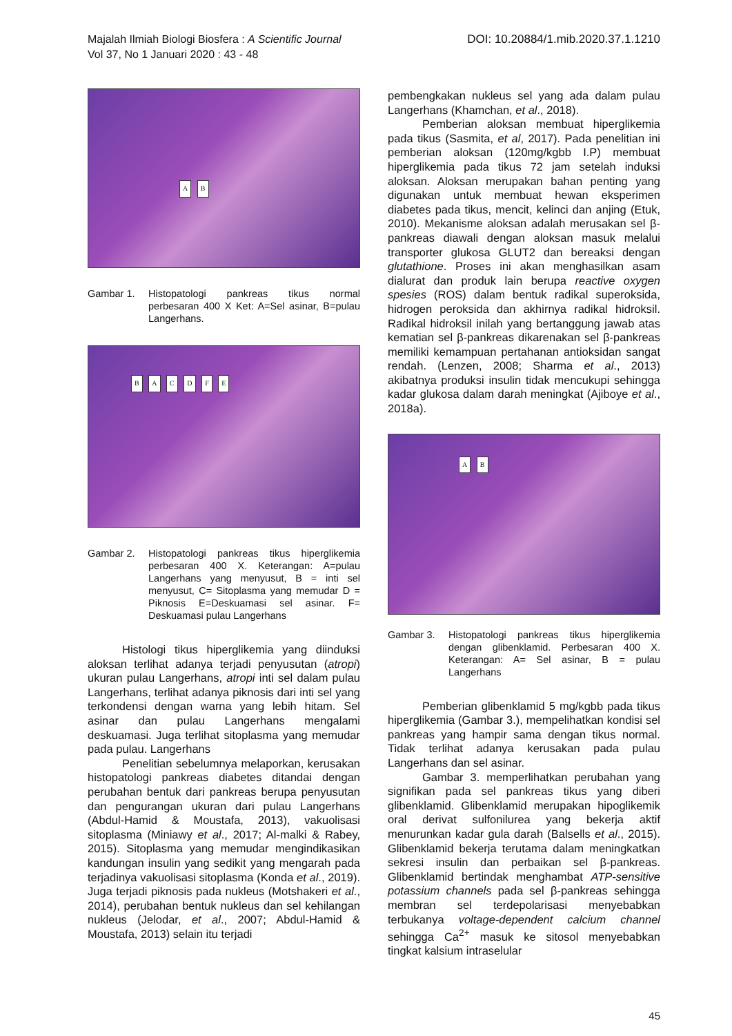Majalah Ilmiah Biologi Biosfera : A Scientific Journal
Vol 37, No 1 Januari 2020 : 43 - 48
DOI: 10.20884/1.mib.2020.37.1.1210
A B
Gambar 1. Histopatologi pankreas tikus normal perbesaran 400 X Ket: A=Sel asinar, B=pulau Langerhans.
B A C D F E
Gambar 2. Histopatologi pankreas tikus hiperglikemia perbesaran 400 X. Keterangan: A=pulau Langerhans yang menyusut, B = inti sel menyusut, C= Sitoplasma yang memudar D = Piknosis E=Deskuamasi sel asinar. F= Deskuamasi pulau Langerhans
Histologi tikus hiperglikemia yang diinduksi aloksan terlihat adanya terjadi penyusutan (atropi) ukuran pulau Langerhans, atropi inti sel dalam pulau Langerhans, terlihat adanya piknosis dari inti sel yang terkondensi dengan warna yang lebih hitam. Sel asinar dan pulau Langerhans mengalami deskuamasi. Juga terlihat sitoplasma yang memudar pada pulau. Langerhans
Penelitian sebelumnya melaporkan, kerusakan histopatologi pankreas diabetes ditandai dengan perubahan bentuk dari pankreas berupa penyusutan dan pengurangan ukuran dari pulau Langerhans (Abdul-Hamid & Moustafa, 2013), vakuolisasi sitoplasma (Miniawy et al., 2017; Al-malki & Rabey, 2015). Sitoplasma yang memudar mengindikasikan kandungan insulin yang sedikit yang mengarah pada terjadinya vakuolisasi sitoplasma (Konda et al., 2019). Juga terjadi piknosis pada nukleus (Motshakeri et al., 2014), perubahan bentuk nukleus dan sel kehilangan nukleus (Jelodar, et al., 2007; Abdul-Hamid & Moustafa, 2013) selain itu terjadi
pembengkakan nukleus sel yang ada dalam pulau Langerhans (Khamchan, et al., 2018).
Pemberian aloksan membuat hiperglikemia pada tikus (Sasmita, et al, 2017). Pada penelitian ini pemberian aloksan (120mg/kgbb I.P) membuat hiperglikemia pada tikus 72 jam setelah induksi aloksan. Aloksan merupakan bahan penting yang digunakan untuk membuat hewan eksperimen diabetes pada tikus, mencit, kelinci dan anjing (Etuk, 2010). Mekanisme aloksan adalah merusakan sel β-pankreas diawali dengan aloksan masuk melalui transporter glukosa GLUT2 dan bereaksi dengan glutathione. Proses ini akan menghasilkan asam dialurat dan produk lain berupa reactive oxygen spesies (ROS) dalam bentuk radikal superoksida, hidrogen peroksida dan akhirnya radikal hidroksil. Radikal hidroksil inilah yang bertanggung jawab atas kematian sel β-pankreas dikarenakan sel β-pankreas memiliki kemampuan pertahanan antioksidan sangat rendah. (Lenzen, 2008; Sharma et al., 2013) akibatnya produksi insulin tidak mencukupi sehingga kadar glukosa dalam darah meningkat (Ajiboye et al., 2018a).
A B
Gambar 3. Histopatologi pankreas tikus hiperglikemia dengan glibenklamid. Perbesaran 400 X. Keterangan: A= Sel asinar, B = pulau Langerhans
Pemberian glibenklamid 5 mg/kgbb pada tikus hiperglikemia (Gambar 3.), mempelihatkan kondisi sel pankreas yang hampir sama dengan tikus normal. Tidak terlihat adanya kerusakan pada pulau Langerhans dan sel asinar.
Gambar 3. memperlihatkan perubahan yang signifikan pada sel pankreas tikus yang diberi glibenklamid. Glibenklamid merupakan hipoglikemik oral derivat sulfonilurea yang bekerja aktif menurunkan kadar gula darah (Balsells et al., 2015). Glibenklamid bekerja terutama dalam meningkatkan sekresi insulin dan perbaikan sel β-pankreas. Glibenklamid bertindak menghambat ATP-sensitive potassium channels pada sel β-pankreas sehingga membran sel terdepolarisasi menyebabkan terbukanya voltage-dependent calcium channel sehingga Ca<sup>2+</sup> masuk ke sitosol menyebabkan tingkat kalsium intraselular
45